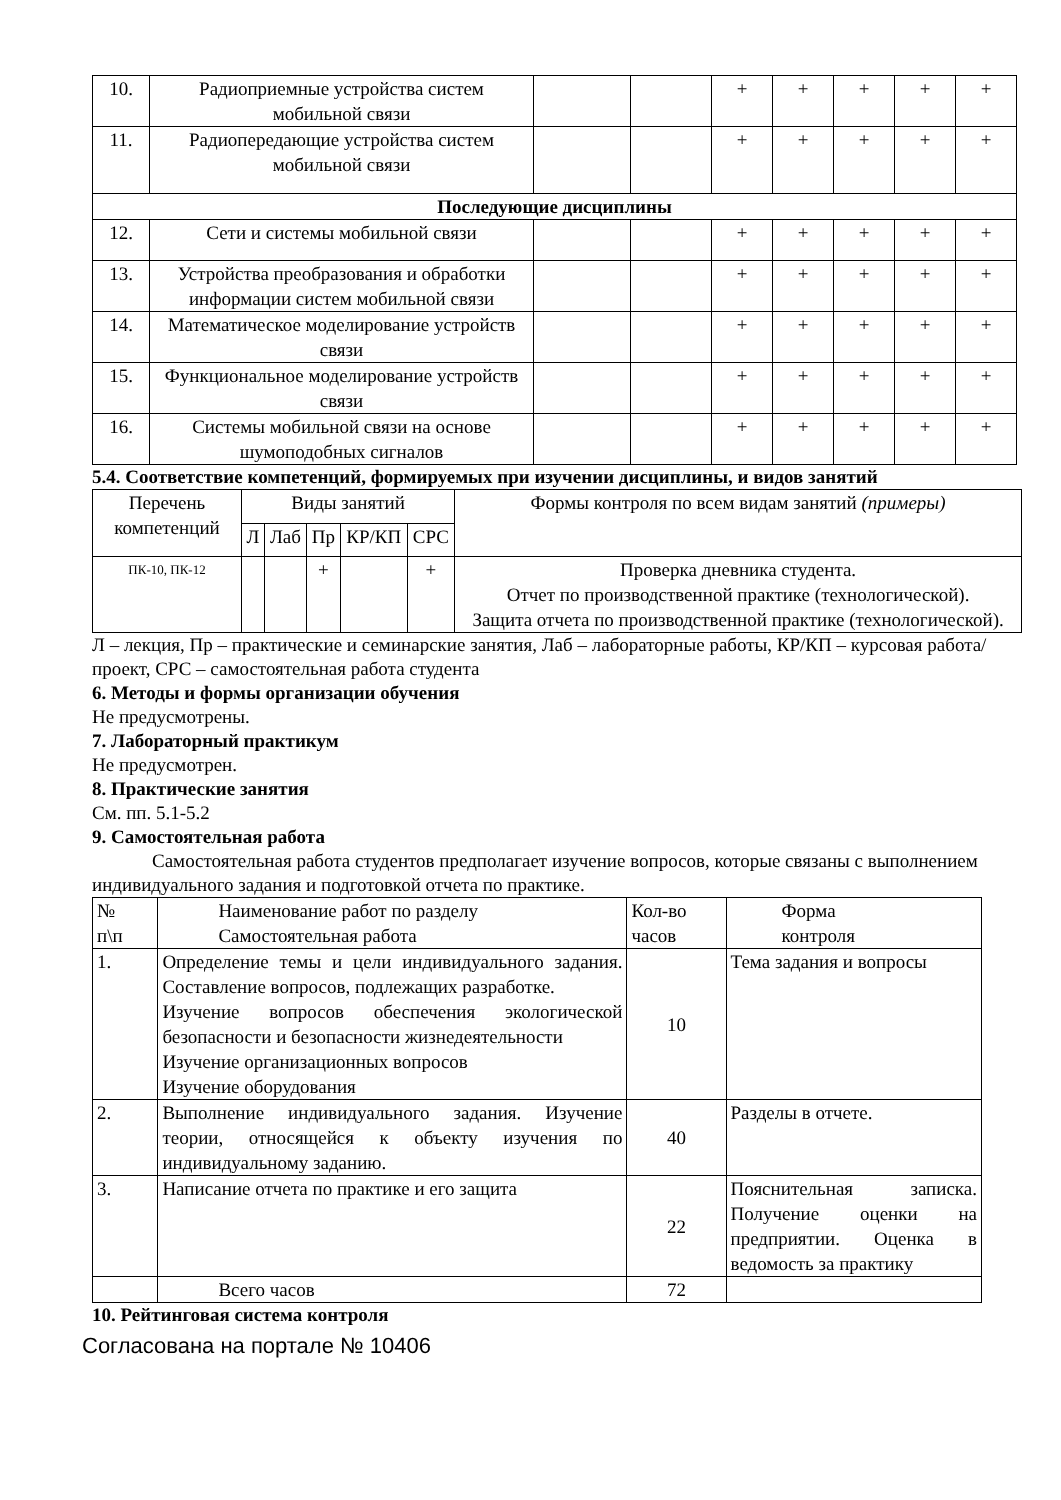| 10. | Радиоприемные устройства систем мобильной связи | | | + | + | + | + | + |
| 11. | Радиопередающие устройства систем мобильной связи | | | + | + | + | + | + |
| Последующие дисциплины | | | | | | | | |
| 12. | Сети и системы мобильной связи | | | + | + | + | + | + |
| 13. | Устройства преобразования и обработки информации систем мобильной связи | | | + | + | + | + | + |
| 14. | Математическое моделирование устройств связи | | | + | + | + | + | + |
| 15. | Функциональное моделирование устройств связи | | | + | + | + | + | + |
| 16. | Системы мобильной связи на основе шумоподобных сигналов | | | + | + | + | + | + |
5.4. Соответствие компетенций, формируемых при изучении дисциплины, и видов занятий
| Перечень компетенций | Виды занятий | | | | | Формы контроля по всем видам занятий (примеры) |
| --- | --- | --- | --- | --- | --- | --- |
| | Л | Лаб | Пр | КР/КП | СРС | |
| ПК-10, ПК-12 | | | + | | + | Проверка дневника студента. Отчет по производственной практике (технологической). Защита отчета по производственной практике (технологической). |
Л – лекция, Пр – практические и семинарские занятия, Лаб – лабораторные работы, КР/КП – курсовая работа/проект, СРС – самостоятельная работа студента
6. Методы и формы организации обучения
Не предусмотрены.
7. Лабораторный практикум
Не предусмотрен.
8. Практические занятия
См. пп. 5.1-5.2
9. Самостоятельная работа
Самостоятельная работа студентов предполагает изучение вопросов, которые связаны с выполнением индивидуального задания и подготовкой отчета по практике.
| № п\п | Наименование работ по разделу Самостоятельная работа | Кол-во часов | Форма контроля |
| 1. | Определение темы и цели индивидуального задания. Составление вопросов, подлежащих разработке. Изучение вопросов обеспечения экологической безопасности и безопасности жизнедеятельности Изучение организационных вопросов Изучение оборудования | 10 | Тема задания и вопросы |
| 2. | Выполнение индивидуального задания. Изучение теории, относящейся к объекту изучения по индивидуальному заданию. | 40 | Разделы в отчете. |
| 3. | Написание отчета по практике и его защита | 22 | Пояснительная записка. Получение оценки на предприятии. Оценка в ведомость за практику |
| | Всего часов | 72 | |
10. Рейтинговая система контроля
Согласована на портале № 10406